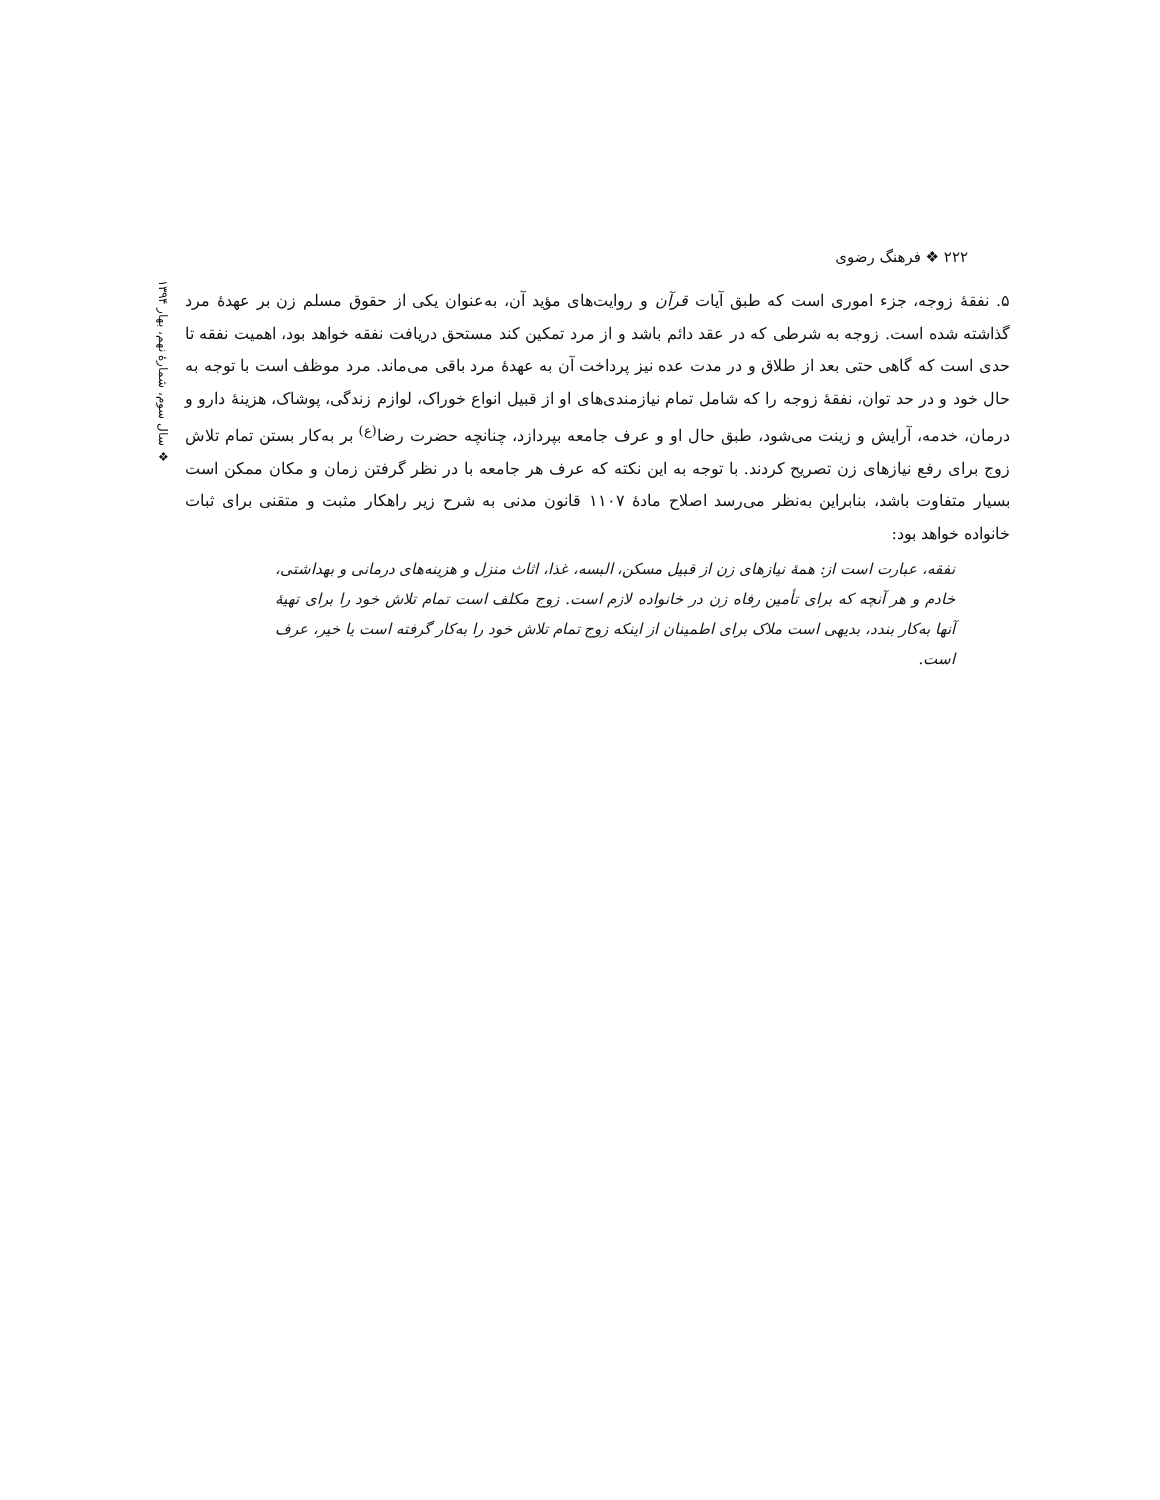۲۲۲ ❖ فرهنگ رضوی
❖ سال سوم، شمارهٔ نهم، بهار ۱۳۹۴
۵. نفقهٔ زوجه، جزء اموری است که طبق آیات قرآن و روایت‌های مؤید آن، به‌عنوان یکی از حقوق مسلم زن بر عهدهٔ مرد گذاشته شده است. زوجه به شرطی که در عقد دائم باشد و از مرد تمکین کند مستحق دریافت نفقه خواهد بود، اهمیت نفقه تا حدی است که گاهی حتی بعد از طلاق و در مدت عده نیز پرداخت آن به عهدهٔ مرد باقی می‌ماند. مرد موظف است با توجه به حال خود و در حد توان، نفقهٔ زوجه را که شامل تمام نیازمندی‌های او از قبیل انواع خوراک، لوازم زندگی، پوشاک، هزینهٔ دارو و درمان، خدمه، آرایش و زینت می‌شود، طبق حال او و عرف جامعه بپردازد، چنانچه حضرت رضا<sup>(ع)</sup> بر به‌کار بستن تمام تلاش زوج برای رفع نیازهای زن تصریح کردند. با توجه به این نکته که عرف هر جامعه با در نظر گرفتن زمان و مکان ممکن است بسیار متفاوت باشد، بنابراین به‌نظر می‌رسد اصلاح مادهٔ ۱۱۰۷ قانون مدنی به شرح زیر راهکار مثبت و متقنی برای ثبات خانواده خواهد بود:
نفقه، عبارت است از: همهٔ نیازهای زن از قبیل مسکن، البسه، غذا، اثاث منزل و هزینه‌های درمانی و بهداشتی، خادم و هر آنچه که برای تأمین رفاه زن در خانواده لازم است. زوج مکلف است تمام تلاش خود را برای تهیهٔ آنها به‌کار بندد، بدیهی است ملاک برای اطمینان از اینکه زوج تمام تلاش خود را به‌کار گرفته است یا خیر، عرف است.